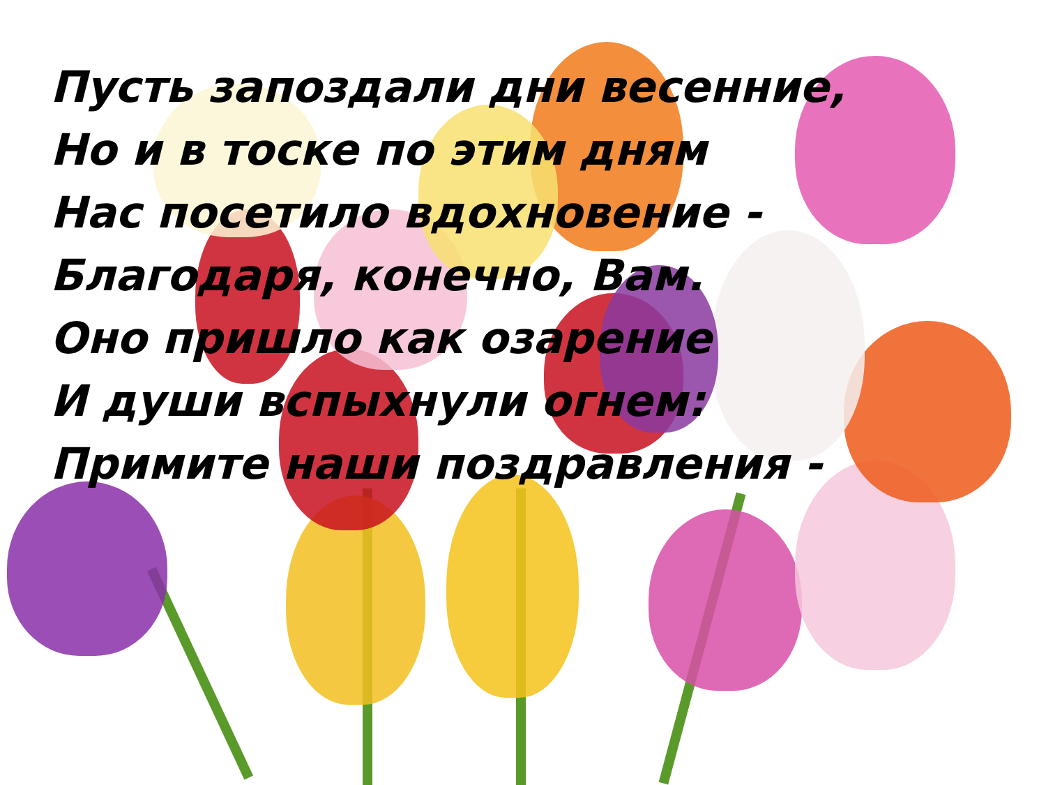Пусть запоздали дни весенние,
Но и в тоске по этим дням
Нас посетило вдохновение -
Благодаря, конечно, Вам.
Оно пришло как озарение
И души вспыхнули огнем:
Примите наши поздравления -